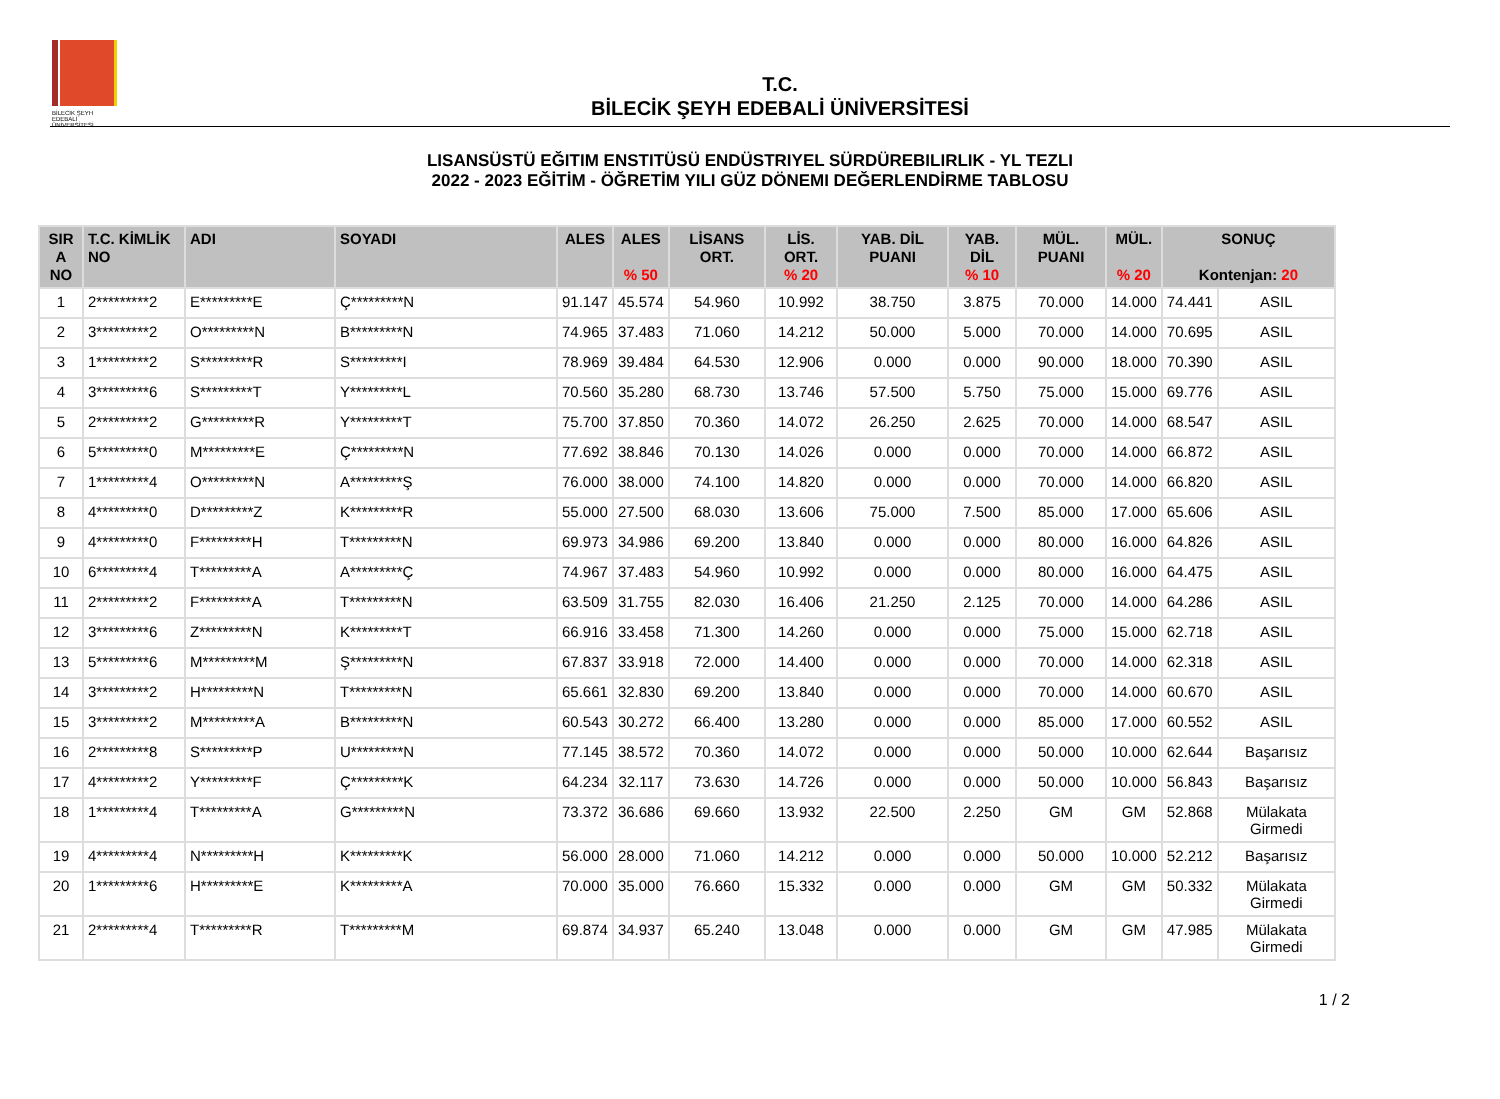BİLECİK ŞEYH EDEBALİ ÜNİVERSİTESİ
T.C.
BİLECİK ŞEYH EDEBALİ ÜNİVERSİTESİ
LISANSÜSTÜ EĞITIM ENSTITÜSÜ ENDÜSTRIYEL SÜRDÜREBILIRLIK - YL TEZLI
2022 - 2023 EĞİTİM - ÖĞRETİM YILI GÜZ DÖNEMI DEĞERLENDİRME TABLOSU
| SIR A NO | T.C. KİMLİK NO | ADI | SOYADI | ALES | ALES % 50 | LİSANS ORT. | LİS. ORT. % 20 | YAB. DİL PUANI | YAB. DİL % 10 | MÜL. PUANI | MÜL. % 20 | SONUÇ Kontenjan: 20 | |
| --- | --- | --- | --- | --- | --- | --- | --- | --- | --- | --- | --- | --- | --- |
| 1 | 2*********2 | E*********E | Ç*********N | 91.147 | 45.574 | 54.960 | 10.992 | 38.750 | 3.875 | 70.000 | 14.000 | 74.441 | ASIL |
| 2 | 3*********2 | O*********N | B*********N | 74.965 | 37.483 | 71.060 | 14.212 | 50.000 | 5.000 | 70.000 | 14.000 | 70.695 | ASIL |
| 3 | 1*********2 | S*********R | S*********I | 78.969 | 39.484 | 64.530 | 12.906 | 0.000 | 0.000 | 90.000 | 18.000 | 70.390 | ASIL |
| 4 | 3*********6 | S*********T | Y*********L | 70.560 | 35.280 | 68.730 | 13.746 | 57.500 | 5.750 | 75.000 | 15.000 | 69.776 | ASIL |
| 5 | 2*********2 | G*********R | Y*********T | 75.700 | 37.850 | 70.360 | 14.072 | 26.250 | 2.625 | 70.000 | 14.000 | 68.547 | ASIL |
| 6 | 5*********0 | M*********E | Ç*********N | 77.692 | 38.846 | 70.130 | 14.026 | 0.000 | 0.000 | 70.000 | 14.000 | 66.872 | ASIL |
| 7 | 1*********4 | O*********N | A*********Ş | 76.000 | 38.000 | 74.100 | 14.820 | 0.000 | 0.000 | 70.000 | 14.000 | 66.820 | ASIL |
| 8 | 4*********0 | D*********Z | K*********R | 55.000 | 27.500 | 68.030 | 13.606 | 75.000 | 7.500 | 85.000 | 17.000 | 65.606 | ASIL |
| 9 | 4*********0 | F*********H | T*********N | 69.973 | 34.986 | 69.200 | 13.840 | 0.000 | 0.000 | 80.000 | 16.000 | 64.826 | ASIL |
| 10 | 6*********4 | T*********A | A*********Ç | 74.967 | 37.483 | 54.960 | 10.992 | 0.000 | 0.000 | 80.000 | 16.000 | 64.475 | ASIL |
| 11 | 2*********2 | F*********A | T*********N | 63.509 | 31.755 | 82.030 | 16.406 | 21.250 | 2.125 | 70.000 | 14.000 | 64.286 | ASIL |
| 12 | 3*********6 | Z*********N | K*********T | 66.916 | 33.458 | 71.300 | 14.260 | 0.000 | 0.000 | 75.000 | 15.000 | 62.718 | ASIL |
| 13 | 5*********6 | M*********M | Ş*********N | 67.837 | 33.918 | 72.000 | 14.400 | 0.000 | 0.000 | 70.000 | 14.000 | 62.318 | ASIL |
| 14 | 3*********2 | H*********N | T*********N | 65.661 | 32.830 | 69.200 | 13.840 | 0.000 | 0.000 | 70.000 | 14.000 | 60.670 | ASIL |
| 15 | 3*********2 | M*********A | B*********N | 60.543 | 30.272 | 66.400 | 13.280 | 0.000 | 0.000 | 85.000 | 17.000 | 60.552 | ASIL |
| 16 | 2*********8 | S*********P | U*********N | 77.145 | 38.572 | 70.360 | 14.072 | 0.000 | 0.000 | 50.000 | 10.000 | 62.644 | Başarısız |
| 17 | 4*********2 | Y*********F | Ç*********K | 64.234 | 32.117 | 73.630 | 14.726 | 0.000 | 0.000 | 50.000 | 10.000 | 56.843 | Başarısız |
| 18 | 1*********4 | T*********A | G*********N | 73.372 | 36.686 | 69.660 | 13.932 | 22.500 | 2.250 | GM | GM | 52.868 | Mülakata Girmedi |
| 19 | 4*********4 | N*********H | K*********K | 56.000 | 28.000 | 71.060 | 14.212 | 0.000 | 0.000 | 50.000 | 10.000 | 52.212 | Başarısız |
| 20 | 1*********6 | H*********E | K*********A | 70.000 | 35.000 | 76.660 | 15.332 | 0.000 | 0.000 | GM | GM | 50.332 | Mülakata Girmedi |
| 21 | 2*********4 | T*********R | T*********M | 69.874 | 34.937 | 65.240 | 13.048 | 0.000 | 0.000 | GM | GM | 47.985 | Mülakata Girmedi |
1 / 2